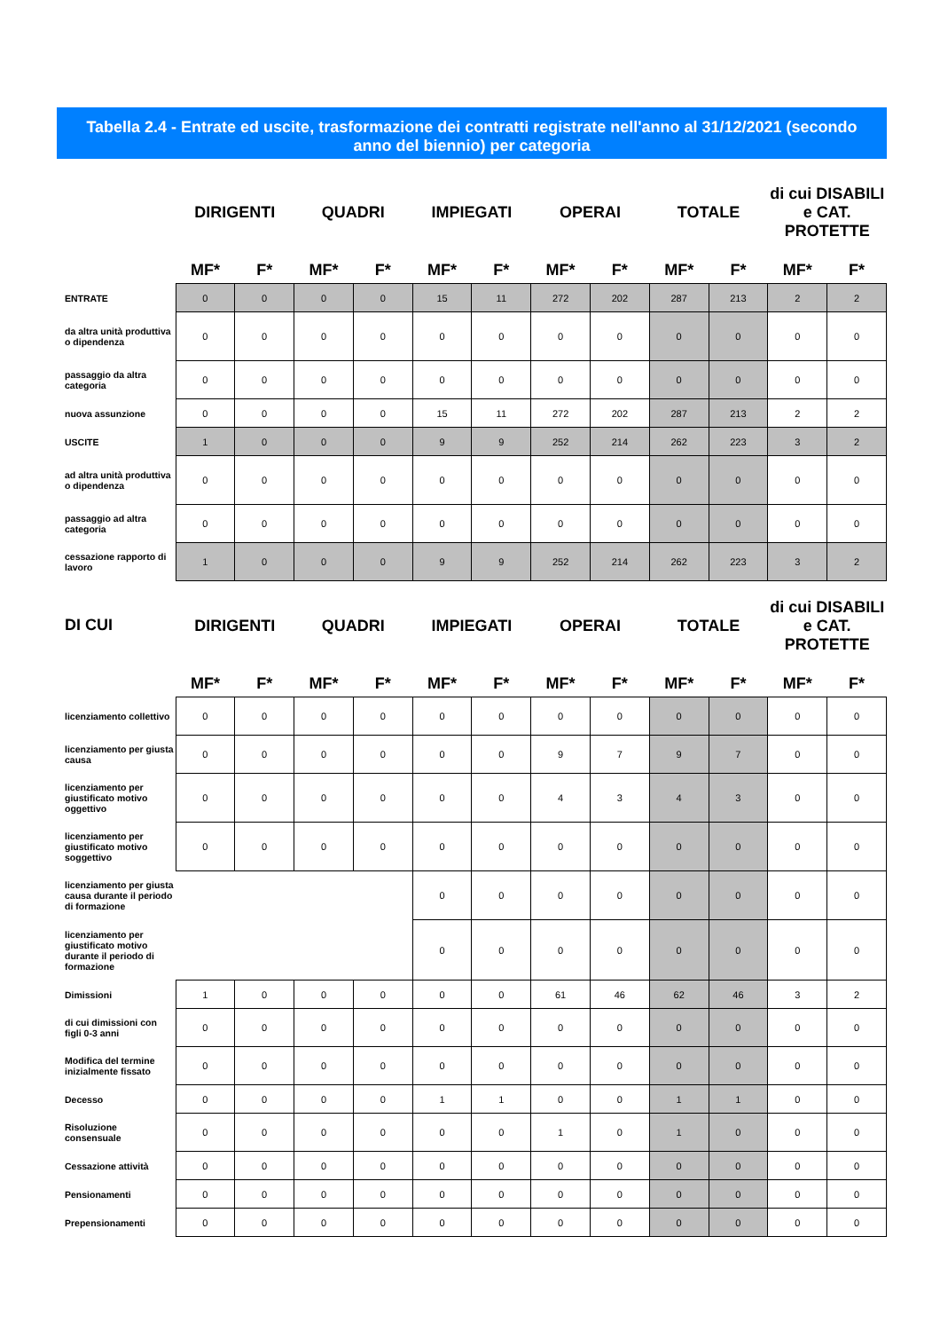Tabella 2.4 - Entrate ed uscite, trasformazione dei contratti registrate nell'anno al 31/12/2021 (secondo anno del biennio) per categoria
| | DIRIGENTI | | QUADRI | | IMPIEGATI | | OPERAI | | TOTALE | | di cui DISABILI e CAT. PROTETTE | |
| --- | --- | --- | --- | --- | --- | --- | --- | --- | --- | --- | --- | --- |
| | MF* | F* | MF* | F* | MF* | F* | MF* | F* | MF* | F* | MF* | F* |
| ENTRATE | 0 | 0 | 0 | 0 | 15 | 11 | 272 | 202 | 287 | 213 | 2 | 2 |
| da altra unità produttiva o dipendenza | 0 | 0 | 0 | 0 | 0 | 0 | 0 | 0 | 0 | 0 | 0 | 0 |
| passaggio da altra categoria | 0 | 0 | 0 | 0 | 0 | 0 | 0 | 0 | 0 | 0 | 0 | 0 |
| nuova assunzione | 0 | 0 | 0 | 0 | 15 | 11 | 272 | 202 | 287 | 213 | 2 | 2 |
| USCITE | 1 | 0 | 0 | 0 | 9 | 9 | 252 | 214 | 262 | 223 | 3 | 2 |
| ad altra unità produttiva o dipendenza | 0 | 0 | 0 | 0 | 0 | 0 | 0 | 0 | 0 | 0 | 0 | 0 |
| passaggio ad altra categoria | 0 | 0 | 0 | 0 | 0 | 0 | 0 | 0 | 0 | 0 | 0 | 0 |
| cessazione rapporto di lavoro | 1 | 0 | 0 | 0 | 9 | 9 | 252 | 214 | 262 | 223 | 3 | 2 |
| DI CUI | DIRIGENTI | | QUADRI | | IMPIEGATI | | OPERAI | | TOTALE | | di cui DISABILI e CAT. PROTETTE | |
| | MF* | F* | MF* | F* | MF* | F* | MF* | F* | MF* | F* | MF* | F* |
| licenziamento collettivo | 0 | 0 | 0 | 0 | 0 | 0 | 0 | 0 | 0 | 0 | 0 | 0 |
| licenziamento per giusta causa | 0 | 0 | 0 | 0 | 0 | 0 | 9 | 7 | 9 | 7 | 0 | 0 |
| licenziamento per giustificato motivo oggettivo | 0 | 0 | 0 | 0 | 0 | 0 | 4 | 3 | 4 | 3 | 0 | 0 |
| licenziamento per giustificato motivo soggettivo | 0 | 0 | 0 | 0 | 0 | 0 | 0 | 0 | 0 | 0 | 0 | 0 |
| licenziamento per giusta causa durante il periodo di formazione | | | | | 0 | 0 | 0 | 0 | 0 | 0 | 0 | 0 |
| licenziamento per giustificato motivo durante il periodo di formazione | | | | | 0 | 0 | 0 | 0 | 0 | 0 | 0 | 0 |
| Dimissioni | 1 | 0 | 0 | 0 | 0 | 0 | 61 | 46 | 62 | 46 | 3 | 2 |
| di cui dimissioni con figli 0-3 anni | 0 | 0 | 0 | 0 | 0 | 0 | 0 | 0 | 0 | 0 | 0 | 0 |
| Modifica del termine inizialmente fissato | 0 | 0 | 0 | 0 | 0 | 0 | 0 | 0 | 0 | 0 | 0 | 0 |
| Decesso | 0 | 0 | 0 | 0 | 1 | 1 | 0 | 0 | 1 | 1 | 0 | 0 |
| Risoluzione consensuale | 0 | 0 | 0 | 0 | 0 | 0 | 1 | 0 | 1 | 0 | 0 | 0 |
| Cessazione attività | 0 | 0 | 0 | 0 | 0 | 0 | 0 | 0 | 0 | 0 | 0 | 0 |
| Pensionamenti | 0 | 0 | 0 | 0 | 0 | 0 | 0 | 0 | 0 | 0 | 0 | 0 |
| Prepensionamenti | 0 | 0 | 0 | 0 | 0 | 0 | 0 | 0 | 0 | 0 | 0 | 0 |